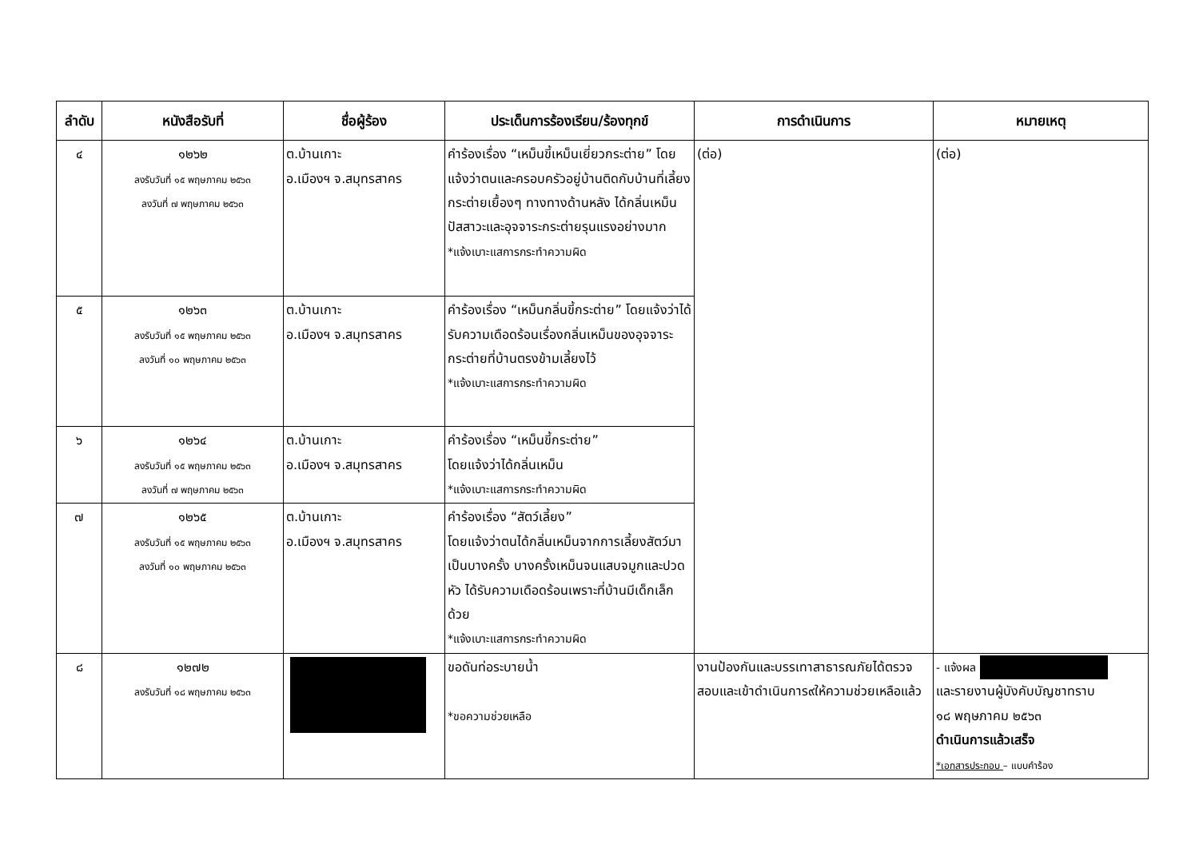| ลำดับ | หนังสือรับที่ | ชื่อผู้ร้อง | ประเด็นการร้องเรียน/ร้องทุกข์ | การดำเนินการ | หมายเหตุ |
| --- | --- | --- | --- | --- | --- |
| ๔ | ๑๒๖๒ ลงรับวันที่ ๑๕ พฤษภาคม ๒๕๖๓ ลงวันที่ ๗ พฤษภาคม ๒๕๖๓ | ต.บ้านเกาะ อ.เมืองฯ จ.สมุทรสาคร | คำร้องเรื่อง “เหม็นขี้เหม็นเยี่ยวกระต่าย” โดยแจ้งว่าตนและครอบครัวอยู่บ้านติดกับบ้านที่เลี้ยงกระต่ายเยื้องๆ ทางทางด้านหลัง ได้กลิ่นเหม็นปัสสาวะและอุจจาระกระต่ายรุนแรงอย่างมาก *แจ้งเบาะแสการกระทำความผิด | (ต่อ) | (ต่อ) |
| ๕ | ๑๒๖๓ ลงรับวันที่ ๑๕ พฤษภาคม ๒๕๖๓ ลงวันที่ ๑๐ พฤษภาคม ๒๕๖๓ | ต.บ้านเกาะ อ.เมืองฯ จ.สมุทรสาคร | คำร้องเรื่อง “เหม็นกลิ่นขี้กระต่าย” โดยแจ้งว่าได้รับความเดือดร้อนเรื่องกลิ่นเหม็นของอุจจาระกระต่ายที่บ้านตรงข้ามเลี้ยงไว้ *แจ้งเบาะแสการกระทำความผิด | | |
| ๖ | ๑๒๖๔ ลงรับวันที่ ๑๕ พฤษภาคม ๒๕๖๓ ลงวันที่ ๗ พฤษภาคม ๒๕๖๓ | ต.บ้านเกาะ อ.เมืองฯ จ.สมุทรสาคร | คำร้องเรื่อง “เหม็นขี้กระต่าย” โดยแจ้งว่าได้กลิ่นเหม็น *แจ้งเบาะแสการกระทำความผิด | | |
| ๗ | ๑๒๖๕ ลงรับวันที่ ๑๕ พฤษภาคม ๒๕๖๓ ลงวันที่ ๑๐ พฤษภาคม ๒๕๖๓ | ต.บ้านเกาะ อ.เมืองฯ จ.สมุทรสาคร | คำร้องเรื่อง “สัตว์เลี้ยง” โดยแจ้งว่าตนได้กลิ่นเหม็นจากการเลี้ยงสัตว์มาเป็นบางครั้ง บางครั้งเหม็นจนแสบจมูกและปวดหัว ได้รับความเดือดร้อนเพราะที่บ้านมีเด็กเล็กด้วย *แจ้งเบาะแสการกระทำความผิด | | |
| ๘ | ๑๒๗๒ ลงรับวันที่ ๑๘ พฤษภาคม ๒๕๖๓ | | ขอดันท่อระบายน้ำ *ขอความช่วยเหลือ | งานป้องกันและบรรเทาสาธารณภัยได้ตรวจสอบและเข้าดำเนินการ๙ให้ความช่วยเหลือแล้ว | - แจ้งผล และรายงานผู้บังคับบัญชาทราบ ๑๘ พฤษภาคม ๒๕๖๓ ดำเนินการแล้วเสร็จ *เอกสารประกอบ – แบบคำร้อง |